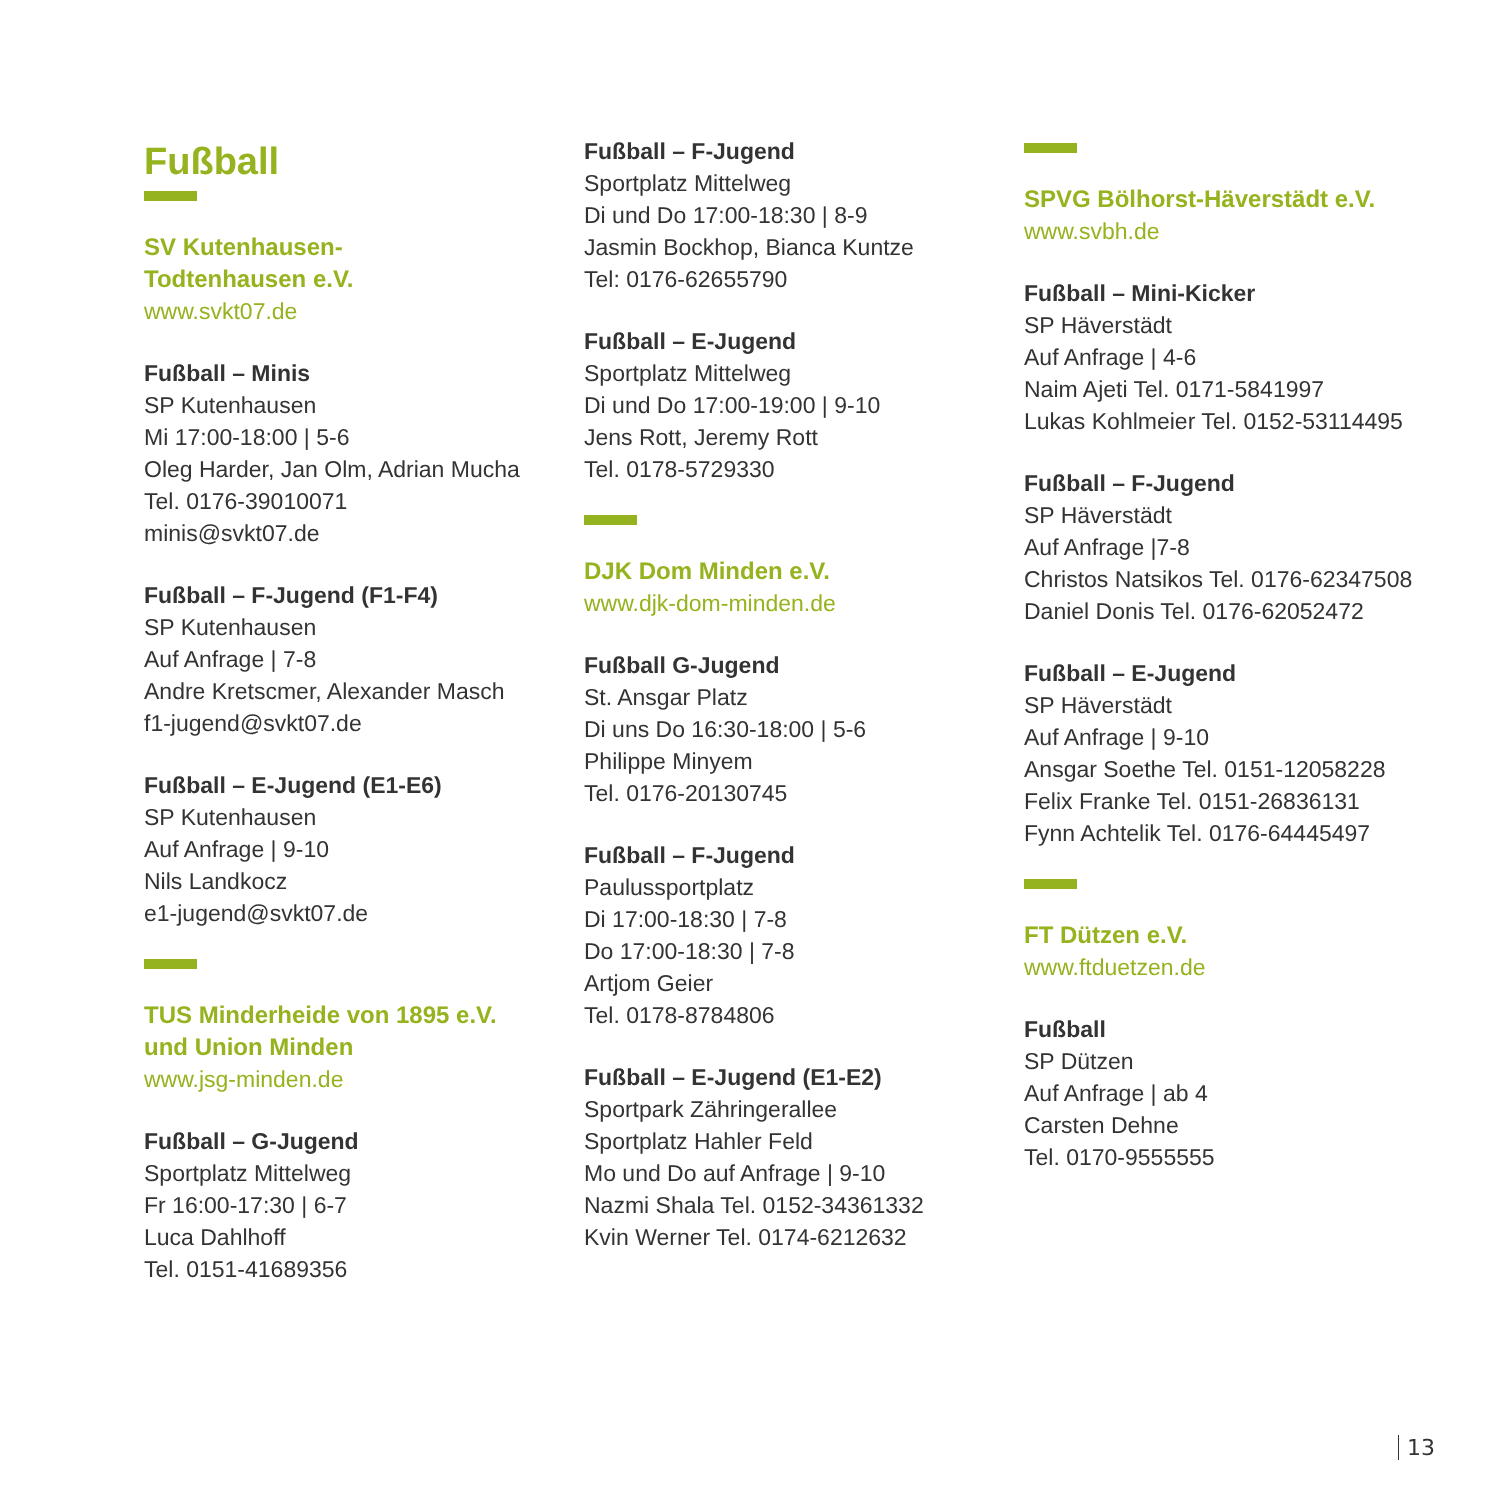Fußball
SV Kutenhausen-
Todtenhausen e.V.
www.svkt07.de
Fußball – Minis
SP Kutenhausen
Mi 17:00-18:00 | 5-6
Oleg Harder, Jan Olm, Adrian Mucha
Tel. 0176-39010071
minis@svkt07.de
Fußball – F-Jugend (F1-F4)
SP Kutenhausen
Auf Anfrage | 7-8
Andre Kretscmer, Alexander Masch
f1-jugend@svkt07.de
Fußball – E-Jugend (E1-E6)
SP Kutenhausen
Auf Anfrage | 9-10
Nils Landkocz
e1-jugend@svkt07.de
TUS Minderheide von 1895 e.V.
und Union Minden
www.jsg-minden.de
Fußball – G-Jugend
Sportplatz Mittelweg
Fr 16:00-17:30 | 6-7
Luca Dahlhoff
Tel. 0151-41689356
Fußball – F-Jugend
Sportplatz Mittelweg
Di und Do 17:00-18:30 | 8-9
Jasmin Bockhop, Bianca Kuntze
Tel: 0176-62655790
Fußball – E-Jugend
Sportplatz Mittelweg
Di und Do 17:00-19:00 | 9-10
Jens Rott, Jeremy Rott
Tel. 0178-5729330
DJK Dom Minden e.V.
www.djk-dom-minden.de
Fußball G-Jugend
St. Ansgar Platz
Di uns Do 16:30-18:00 | 5-6
Philippe Minyem
Tel. 0176-20130745
Fußball – F-Jugend
Paulussportplatz
Di 17:00-18:30 | 7-8
Do 17:00-18:30 | 7-8
Artjom Geier
Tel. 0178-8784806
Fußball – E-Jugend (E1-E2)
Sportpark Zähringerallee
Sportplatz Hahler Feld
Mo und Do auf Anfrage | 9-10
Nazmi Shala Tel. 0152-34361332
Kvin Werner Tel. 0174-6212632
SPVG Bölhorst-Häverstädt e.V.
www.svbh.de
Fußball – Mini-Kicker
SP Häverstädt
Auf Anfrage | 4-6
Naim Ajeti Tel. 0171-5841997
Lukas Kohlmeier Tel. 0152-53114495
Fußball – F-Jugend
SP Häverstädt
Auf Anfrage |7-8
Christos Natsikos Tel. 0176-62347508
Daniel Donis Tel. 0176-62052472
Fußball – E-Jugend
SP Häverstädt
Auf Anfrage | 9-10
Ansgar Soethe Tel. 0151-12058228
Felix Franke Tel. 0151-26836131
Fynn Achtelik Tel. 0176-64445497
FT Dützen e.V.
www.ftduetzen.de
Fußball
SP Dützen
Auf Anfrage | ab 4
Carsten Dehne
Tel. 0170-9555555
13